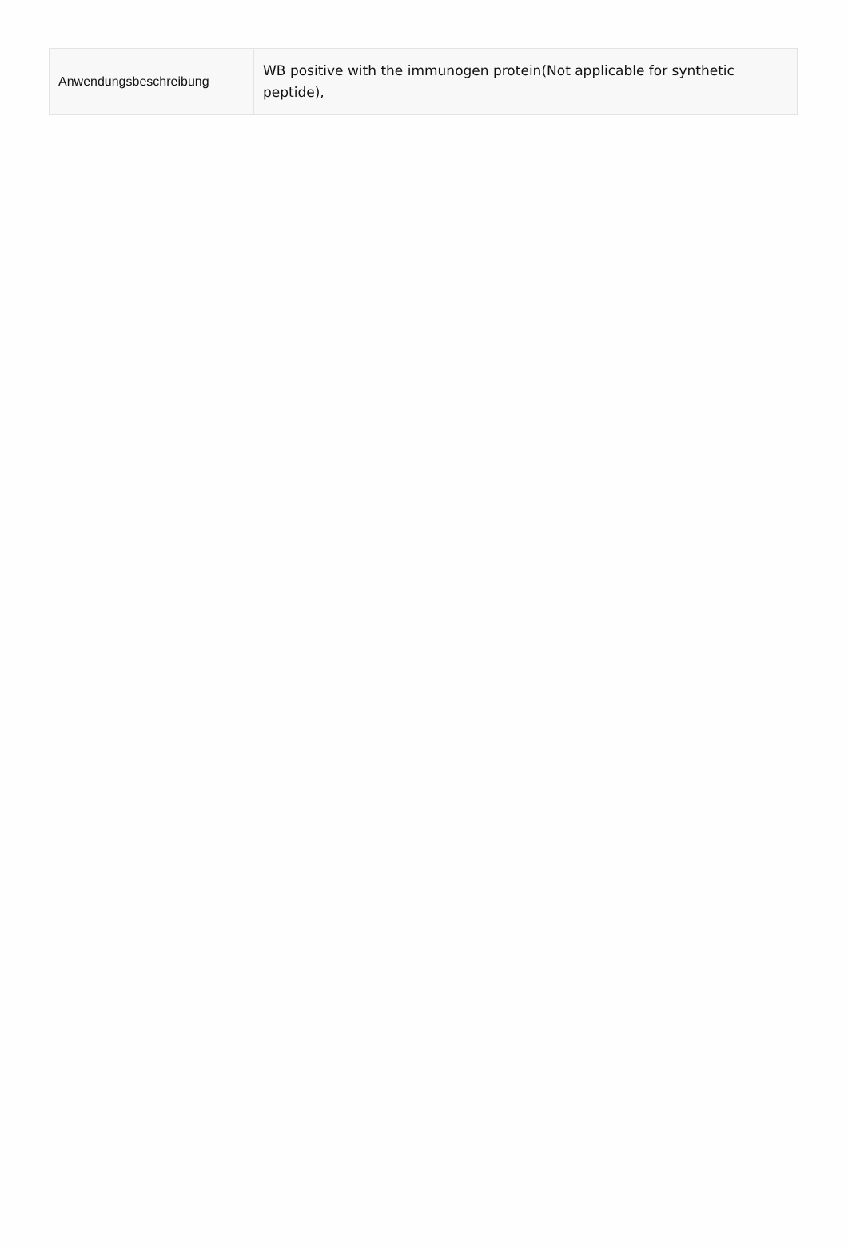| Anwendungsbeschreibung | WB positive with the immunogen protein(Not applicable for synthetic peptide), |